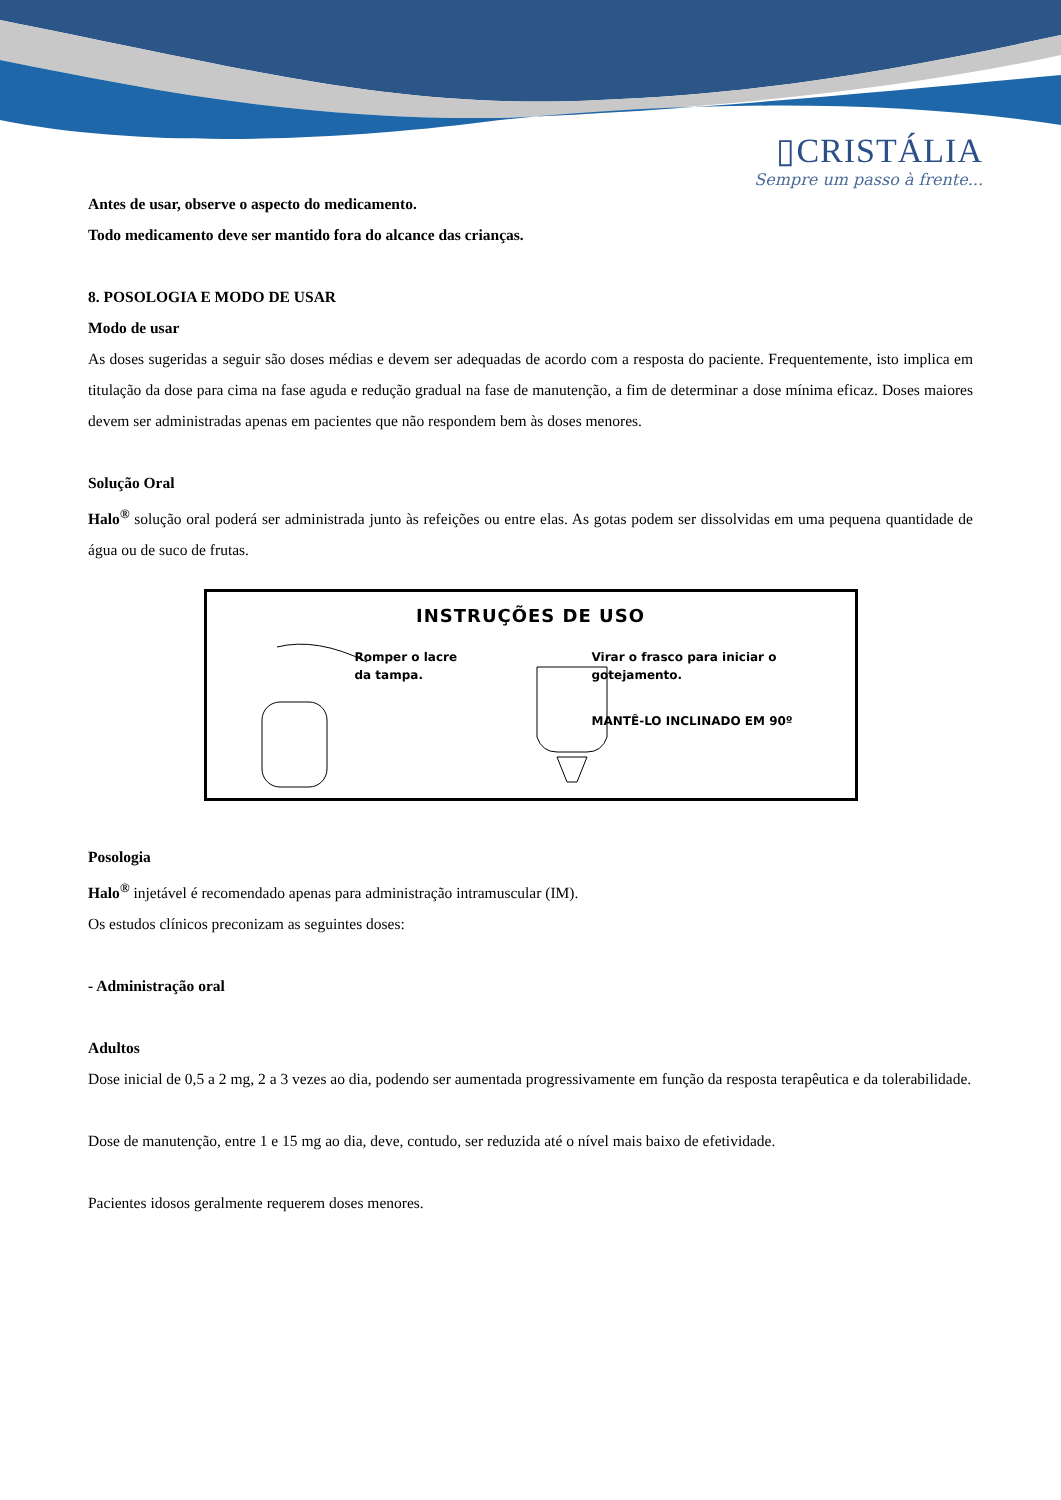▯CRISTÁLIA
Sempre um passo à frente...
Antes de usar, observe o aspecto do medicamento.
Todo medicamento deve ser mantido fora do alcance das crianças.
8. POSOLOGIA E MODO DE USAR
Modo de usar
As doses sugeridas a seguir são doses médias e devem ser adequadas de acordo com a resposta do paciente. Frequentemente, isto implica em titulação da dose para cima na fase aguda e redução gradual na fase de manutenção, a fim de determinar a dose mínima eficaz. Doses maiores devem ser administradas apenas em pacientes que não respondem bem às doses menores.
Solução Oral
Halo<sup>®</sup> solução oral poderá ser administrada junto às refeições ou entre elas. As gotas podem ser dissolvidas em uma pequena quantidade de água ou de suco de frutas.
INSTRUÇÕES DE USO
Romper o lacre
da tampa.
Virar o frasco para iniciar o
gotejamento.
MANTÊ-LO INCLINADO EM 90º
Posologia
Halo<sup>®</sup> injetável é recomendado apenas para administração intramuscular (IM).
Os estudos clínicos preconizam as seguintes doses:
- Administração oral
Adultos
Dose inicial de 0,5 a 2 mg, 2 a 3 vezes ao dia, podendo ser aumentada progressivamente em função da resposta terapêutica e da tolerabilidade.
Dose de manutenção, entre 1 e 15 mg ao dia, deve, contudo, ser reduzida até o nível mais baixo de efetividade.
Pacientes idosos geralmente requerem doses menores.